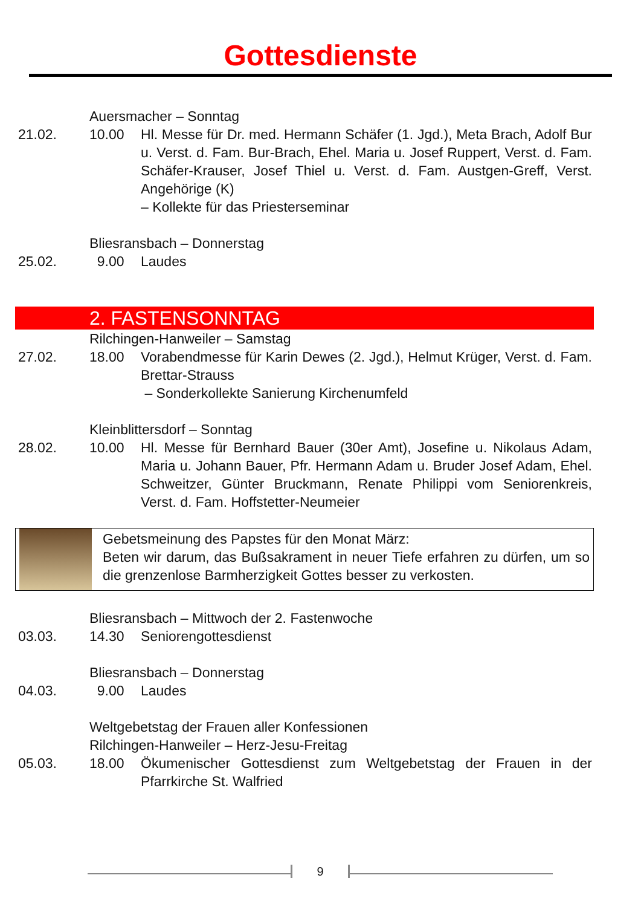Gottesdienste
Auersmacher – Sonntag
21.02. 10.00 Hl. Messe für Dr. med. Hermann Schäfer (1. Jgd.), Meta Brach, Adolf Bur u. Verst. d. Fam. Bur-Brach, Ehel. Maria u. Josef Ruppert, Verst. d. Fam. Schäfer-Krauser, Josef Thiel u. Verst. d. Fam. Austgen-Greff, Verst. Angehörige (K)
– Kollekte für das Priesterseminar
Bliesransbach – Donnerstag
25.02. 9.00 Laudes
2. FASTENSONNTAG
Rilchingen-Hanweiler – Samstag
27.02. 18.00 Vorabendmesse für Karin Dewes (2. Jgd.), Helmut Krüger, Verst. d. Fam. Brettar-Strauss
– Sonderkollekte Sanierung Kirchenumfeld
Kleinblittersdorf – Sonntag
28.02. 10.00 Hl. Messe für Bernhard Bauer (30er Amt), Josefine u. Nikolaus Adam, Maria u. Johann Bauer, Pfr. Hermann Adam u. Bruder Josef Adam, Ehel. Schweitzer, Günter Bruckmann, Renate Philippi vom Seniorenkreis, Verst. d. Fam. Hoffstetter-Neumeier
Gebetsmeinung des Papstes für den Monat März:
Beten wir darum, das Bußsakrament in neuer Tiefe erfahren zu dürfen, um so die grenzenlose Barmherzigkeit Gottes besser zu verkosten.
Bliesransbach – Mittwoch der 2. Fastenwoche
03.03. 14.30 Seniorengottesdienst
Bliesransbach – Donnerstag
04.03. 9.00 Laudes
Weltgebetstag der Frauen aller Konfessionen
Rilchingen-Hanweiler – Herz-Jesu-Freitag
05.03. 18.00 Ökumenischer Gottesdienst zum Weltgebetstag der Frauen in der Pfarrkirche St. Walfried
9